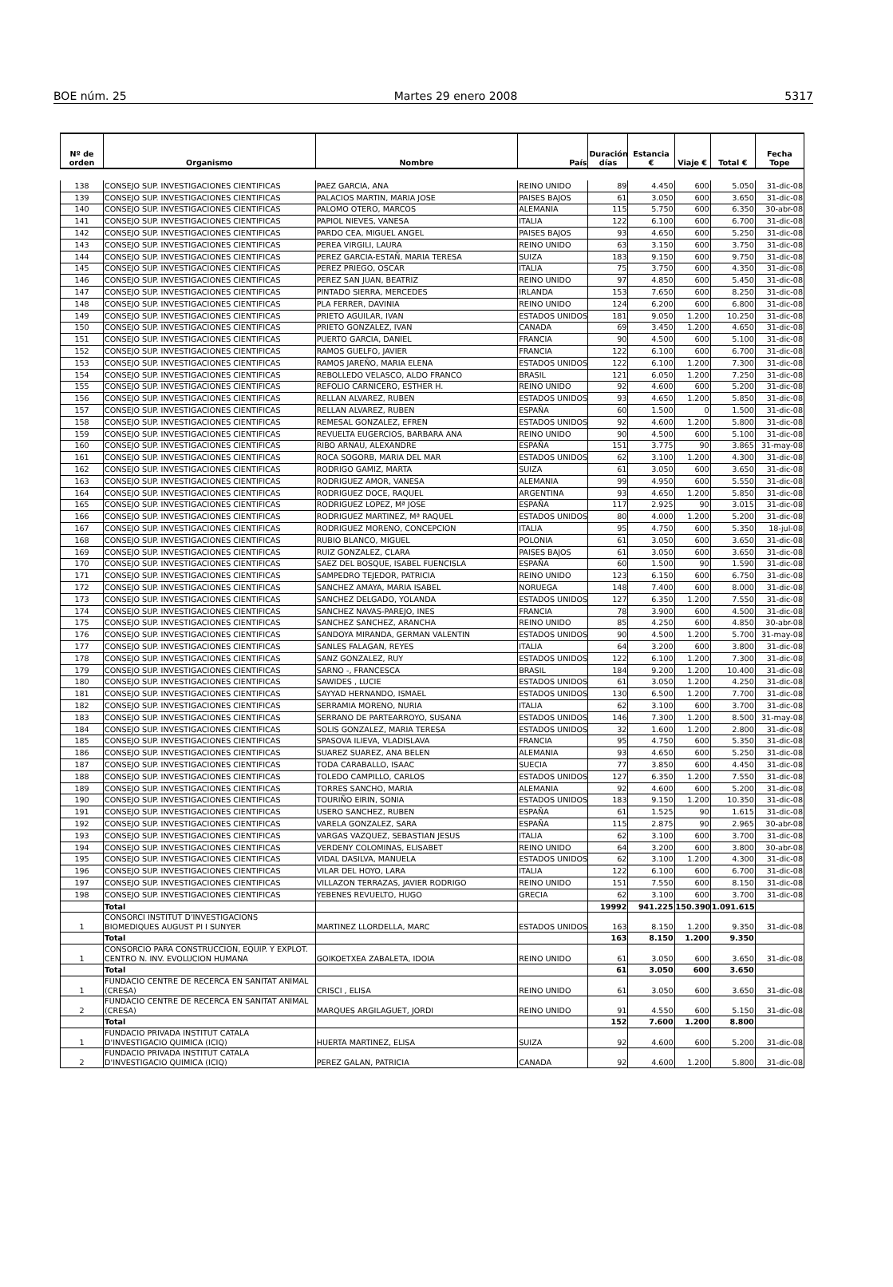BOE núm. 25 Martes 29 enero 2008 5317
| Nº de orden | Organismo | Nombre | País | Duración días | Estancia € | Viaje € | Total € | Fecha Tope |
| --- | --- | --- | --- | --- | --- | --- | --- | --- |
| 138 | CONSEJO SUP. INVESTIGACIONES CIENTIFICAS | PAEZ GARCIA, ANA | REINO UNIDO | 89 | 4.450 | 600 | 5.050 | 31-dic-08 |
| 139 | CONSEJO SUP. INVESTIGACIONES CIENTIFICAS | PALACIOS MARTIN, MARIA JOSE | PAISES BAJOS | 61 | 3.050 | 600 | 3.650 | 31-dic-08 |
| 140 | CONSEJO SUP. INVESTIGACIONES CIENTIFICAS | PALOMO OTERO, MARCOS | ALEMANIA | 115 | 5.750 | 600 | 6.350 | 30-abr-08 |
| 141 | CONSEJO SUP. INVESTIGACIONES CIENTIFICAS | PAPIOL NIEVES, VANESA | ITALIA | 122 | 6.100 | 600 | 6.700 | 31-dic-08 |
| 142 | CONSEJO SUP. INVESTIGACIONES CIENTIFICAS | PARDO CEA, MIGUEL ANGEL | PAISES BAJOS | 93 | 4.650 | 600 | 5.250 | 31-dic-08 |
| 143 | CONSEJO SUP. INVESTIGACIONES CIENTIFICAS | PEREA VIRGILI, LAURA | REINO UNIDO | 63 | 3.150 | 600 | 3.750 | 31-dic-08 |
| 144 | CONSEJO SUP. INVESTIGACIONES CIENTIFICAS | PEREZ GARCIA-ESTAÑ, MARIA TERESA | SUIZA | 183 | 9.150 | 600 | 9.750 | 31-dic-08 |
| 145 | CONSEJO SUP. INVESTIGACIONES CIENTIFICAS | PEREZ PRIEGO, OSCAR | ITALIA | 75 | 3.750 | 600 | 4.350 | 31-dic-08 |
| 146 | CONSEJO SUP. INVESTIGACIONES CIENTIFICAS | PEREZ SAN JUAN, BEATRIZ | REINO UNIDO | 97 | 4.850 | 600 | 5.450 | 31-dic-08 |
| 147 | CONSEJO SUP. INVESTIGACIONES CIENTIFICAS | PINTADO SIERRA, MERCEDES | IRLANDA | 153 | 7.650 | 600 | 8.250 | 31-dic-08 |
| 148 | CONSEJO SUP. INVESTIGACIONES CIENTIFICAS | PLA FERRER, DAVINIA | REINO UNIDO | 124 | 6.200 | 600 | 6.800 | 31-dic-08 |
| 149 | CONSEJO SUP. INVESTIGACIONES CIENTIFICAS | PRIETO AGUILAR, IVAN | ESTADOS UNIDOS | 181 | 9.050 | 1.200 | 10.250 | 31-dic-08 |
| 150 | CONSEJO SUP. INVESTIGACIONES CIENTIFICAS | PRIETO GONZALEZ, IVAN | CANADA | 69 | 3.450 | 1.200 | 4.650 | 31-dic-08 |
| 151 | CONSEJO SUP. INVESTIGACIONES CIENTIFICAS | PUERTO GARCIA, DANIEL | FRANCIA | 90 | 4.500 | 600 | 5.100 | 31-dic-08 |
| 152 | CONSEJO SUP. INVESTIGACIONES CIENTIFICAS | RAMOS GUELFO, JAVIER | FRANCIA | 122 | 6.100 | 600 | 6.700 | 31-dic-08 |
| 153 | CONSEJO SUP. INVESTIGACIONES CIENTIFICAS | RAMOS JAREÑO, MARIA ELENA | ESTADOS UNIDOS | 122 | 6.100 | 1.200 | 7.300 | 31-dic-08 |
| 154 | CONSEJO SUP. INVESTIGACIONES CIENTIFICAS | REBOLLEDO VELASCO, ALDO FRANCO | BRASIL | 121 | 6.050 | 1.200 | 7.250 | 31-dic-08 |
| 155 | CONSEJO SUP. INVESTIGACIONES CIENTIFICAS | REFOLIO CARNICERO, ESTHER H. | REINO UNIDO | 92 | 4.600 | 600 | 5.200 | 31-dic-08 |
| 156 | CONSEJO SUP. INVESTIGACIONES CIENTIFICAS | RELLAN ALVAREZ, RUBEN | ESTADOS UNIDOS | 93 | 4.650 | 1.200 | 5.850 | 31-dic-08 |
| 157 | CONSEJO SUP. INVESTIGACIONES CIENTIFICAS | RELLAN ALVAREZ, RUBEN | ESPAÑA | 60 | 1.500 | 0 | 1.500 | 31-dic-08 |
| 158 | CONSEJO SUP. INVESTIGACIONES CIENTIFICAS | REMESAL GONZALEZ, EFREN | ESTADOS UNIDOS | 92 | 4.600 | 1.200 | 5.800 | 31-dic-08 |
| 159 | CONSEJO SUP. INVESTIGACIONES CIENTIFICAS | REVUELTA EUGERCIOS, BARBARA ANA | REINO UNIDO | 90 | 4.500 | 600 | 5.100 | 31-dic-08 |
| 160 | CONSEJO SUP. INVESTIGACIONES CIENTIFICAS | RIBO ARNAU, ALEXANDRE | ESPAÑA | 151 | 3.775 | 90 | 3.865 | 31-may-08 |
| 161 | CONSEJO SUP. INVESTIGACIONES CIENTIFICAS | ROCA SOGORB, MARIA DEL MAR | ESTADOS UNIDOS | 62 | 3.100 | 1.200 | 4.300 | 31-dic-08 |
| 162 | CONSEJO SUP. INVESTIGACIONES CIENTIFICAS | RODRIGO GAMIZ, MARTA | SUIZA | 61 | 3.050 | 600 | 3.650 | 31-dic-08 |
| 163 | CONSEJO SUP. INVESTIGACIONES CIENTIFICAS | RODRIGUEZ AMOR, VANESA | ALEMANIA | 99 | 4.950 | 600 | 5.550 | 31-dic-08 |
| 164 | CONSEJO SUP. INVESTIGACIONES CIENTIFICAS | RODRIGUEZ DOCE, RAQUEL | ARGENTINA | 93 | 4.650 | 1.200 | 5.850 | 31-dic-08 |
| 165 | CONSEJO SUP. INVESTIGACIONES CIENTIFICAS | RODRIGUEZ LOPEZ, Mª JOSE | ESPAÑA | 117 | 2.925 | 90 | 3.015 | 31-dic-08 |
| 166 | CONSEJO SUP. INVESTIGACIONES CIENTIFICAS | RODRIGUEZ MARTINEZ, Mª RAQUEL | ESTADOS UNIDOS | 80 | 4.000 | 1.200 | 5.200 | 31-dic-08 |
| 167 | CONSEJO SUP. INVESTIGACIONES CIENTIFICAS | RODRIGUEZ MORENO, CONCEPCION | ITALIA | 95 | 4.750 | 600 | 5.350 | 18-jul-08 |
| 168 | CONSEJO SUP. INVESTIGACIONES CIENTIFICAS | RUBIO BLANCO, MIGUEL | POLONIA | 61 | 3.050 | 600 | 3.650 | 31-dic-08 |
| 169 | CONSEJO SUP. INVESTIGACIONES CIENTIFICAS | RUIZ GONZALEZ, CLARA | PAISES BAJOS | 61 | 3.050 | 600 | 3.650 | 31-dic-08 |
| 170 | CONSEJO SUP. INVESTIGACIONES CIENTIFICAS | SAEZ DEL BOSQUE, ISABEL FUENCISLA | ESPAÑA | 60 | 1.500 | 90 | 1.590 | 31-dic-08 |
| 171 | CONSEJO SUP. INVESTIGACIONES CIENTIFICAS | SAMPEDRO TEJEDOR, PATRICIA | REINO UNIDO | 123 | 6.150 | 600 | 6.750 | 31-dic-08 |
| 172 | CONSEJO SUP. INVESTIGACIONES CIENTIFICAS | SANCHEZ AMAYA, MARIA ISABEL | NORUEGA | 148 | 7.400 | 600 | 8.000 | 31-dic-08 |
| 173 | CONSEJO SUP. INVESTIGACIONES CIENTIFICAS | SANCHEZ DELGADO, YOLANDA | ESTADOS UNIDOS | 127 | 6.350 | 1.200 | 7.550 | 31-dic-08 |
| 174 | CONSEJO SUP. INVESTIGACIONES CIENTIFICAS | SANCHEZ NAVAS-PAREJO, INES | FRANCIA | 78 | 3.900 | 600 | 4.500 | 31-dic-08 |
| 175 | CONSEJO SUP. INVESTIGACIONES CIENTIFICAS | SANCHEZ SANCHEZ, ARANCHA | REINO UNIDO | 85 | 4.250 | 600 | 4.850 | 30-abr-08 |
| 176 | CONSEJO SUP. INVESTIGACIONES CIENTIFICAS | SANDOYA MIRANDA, GERMAN VALENTIN | ESTADOS UNIDOS | 90 | 4.500 | 1.200 | 5.700 | 31-may-08 |
| 177 | CONSEJO SUP. INVESTIGACIONES CIENTIFICAS | SANLES FALAGAN, REYES | ITALIA | 64 | 3.200 | 600 | 3.800 | 31-dic-08 |
| 178 | CONSEJO SUP. INVESTIGACIONES CIENTIFICAS | SANZ GONZALEZ, RUY | ESTADOS UNIDOS | 122 | 6.100 | 1.200 | 7.300 | 31-dic-08 |
| 179 | CONSEJO SUP. INVESTIGACIONES CIENTIFICAS | SARNO -, FRANCESCA | BRASIL | 184 | 9.200 | 1.200 | 10.400 | 31-dic-08 |
| 180 | CONSEJO SUP. INVESTIGACIONES CIENTIFICAS | SAWIDES , LUCIE | ESTADOS UNIDOS | 61 | 3.050 | 1.200 | 4.250 | 31-dic-08 |
| 181 | CONSEJO SUP. INVESTIGACIONES CIENTIFICAS | SAYYAD HERNANDO, ISMAEL | ESTADOS UNIDOS | 130 | 6.500 | 1.200 | 7.700 | 31-dic-08 |
| 182 | CONSEJO SUP. INVESTIGACIONES CIENTIFICAS | SERRAMIA MORENO, NURIA | ITALIA | 62 | 3.100 | 600 | 3.700 | 31-dic-08 |
| 183 | CONSEJO SUP. INVESTIGACIONES CIENTIFICAS | SERRANO DE PARTEARROYO, SUSANA | ESTADOS UNIDOS | 146 | 7.300 | 1.200 | 8.500 | 31-may-08 |
| 184 | CONSEJO SUP. INVESTIGACIONES CIENTIFICAS | SOLIS GONZALEZ, MARIA TERESA | ESTADOS UNIDOS | 32 | 1.600 | 1.200 | 2.800 | 31-dic-08 |
| 185 | CONSEJO SUP. INVESTIGACIONES CIENTIFICAS | SPASOVA ILIEVA, VLADISLAVA | FRANCIA | 95 | 4.750 | 600 | 5.350 | 31-dic-08 |
| 186 | CONSEJO SUP. INVESTIGACIONES CIENTIFICAS | SUAREZ SUAREZ, ANA BELEN | ALEMANIA | 93 | 4.650 | 600 | 5.250 | 31-dic-08 |
| 187 | CONSEJO SUP. INVESTIGACIONES CIENTIFICAS | TODA CARABALLO, ISAAC | SUECIA | 77 | 3.850 | 600 | 4.450 | 31-dic-08 |
| 188 | CONSEJO SUP. INVESTIGACIONES CIENTIFICAS | TOLEDO CAMPILLO, CARLOS | ESTADOS UNIDOS | 127 | 6.350 | 1.200 | 7.550 | 31-dic-08 |
| 189 | CONSEJO SUP. INVESTIGACIONES CIENTIFICAS | TORRES SANCHO, MARIA | ALEMANIA | 92 | 4.600 | 600 | 5.200 | 31-dic-08 |
| 190 | CONSEJO SUP. INVESTIGACIONES CIENTIFICAS | TOURIÑO EIRIN, SONIA | ESTADOS UNIDOS | 183 | 9.150 | 1.200 | 10.350 | 31-dic-08 |
| 191 | CONSEJO SUP. INVESTIGACIONES CIENTIFICAS | USERO SANCHEZ, RUBEN | ESPAÑA | 61 | 1.525 | 90 | 1.615 | 31-dic-08 |
| 192 | CONSEJO SUP. INVESTIGACIONES CIENTIFICAS | VARELA GONZALEZ, SARA | ESPAÑA | 115 | 2.875 | 90 | 2.965 | 30-abr-08 |
| 193 | CONSEJO SUP. INVESTIGACIONES CIENTIFICAS | VARGAS VAZQUEZ, SEBASTIAN JESUS | ITALIA | 62 | 3.100 | 600 | 3.700 | 31-dic-08 |
| 194 | CONSEJO SUP. INVESTIGACIONES CIENTIFICAS | VERDENY COLOMINAS, ELISABET | REINO UNIDO | 64 | 3.200 | 600 | 3.800 | 30-abr-08 |
| 195 | CONSEJO SUP. INVESTIGACIONES CIENTIFICAS | VIDAL DASILVA, MANUELA | ESTADOS UNIDOS | 62 | 3.100 | 1.200 | 4.300 | 31-dic-08 |
| 196 | CONSEJO SUP. INVESTIGACIONES CIENTIFICAS | VILAR DEL HOYO, LARA | ITALIA | 122 | 6.100 | 600 | 6.700 | 31-dic-08 |
| 197 | CONSEJO SUP. INVESTIGACIONES CIENTIFICAS | VILLAZON TERRAZAS, JAVIER RODRIGO | REINO UNIDO | 151 | 7.550 | 600 | 8.150 | 31-dic-08 |
| 198 | CONSEJO SUP. INVESTIGACIONES CIENTIFICAS | YEBENES REVUELTO, HUGO | GRECIA | 62 | 3.100 | 600 | 3.700 | 31-dic-08 |
| | Total | | | 19992 | 941.225 | 150.390 | 1.091.615 | |
| 1 | CONSORCI INSTITUT D'INVESTIGACIONS BIOMEDIQUES AUGUST PI I SUNYER | MARTINEZ LLORDELLA, MARC | ESTADOS UNIDOS | 163 | 8.150 | 1.200 | 9.350 | 31-dic-08 |
| | Total | | | 163 | 8.150 | 1.200 | 9.350 | |
| 1 | CONSORCIO PARA CONSTRUCCION, EQUIP. Y EXPLOT. CENTRO N. INV. EVOLUCION HUMANA | GOIKOETXEA ZABALETA, IDOIA | REINO UNIDO | 61 | 3.050 | 600 | 3.650 | 31-dic-08 |
| | Total | | | 61 | 3.050 | 600 | 3.650 | |
| 1 | FUNDACIO CENTRE DE RECERCA EN SANITAT ANIMAL (CRESA) | CRISCI , ELISA | REINO UNIDO | 61 | 3.050 | 600 | 3.650 | 31-dic-08 |
| 2 | FUNDACIO CENTRE DE RECERCA EN SANITAT ANIMAL (CRESA) | MARQUES ARGILAGUET, JORDI | REINO UNIDO | 91 | 4.550 | 600 | 5.150 | 31-dic-08 |
| | Total | | | 152 | 7.600 | 1.200 | 8.800 | |
| 1 | FUNDACIO PRIVADA INSTITUT CATALA D'INVESTIGACIO QUIMICA (ICIQ) | HUERTA MARTINEZ, ELISA | SUIZA | 92 | 4.600 | 600 | 5.200 | 31-dic-08 |
| 2 | FUNDACIO PRIVADA INSTITUT CATALA D'INVESTIGACIO QUIMICA (ICIQ) | PEREZ GALAN, PATRICIA | CANADA | 92 | 4.600 | 1.200 | 5.800 | 31-dic-08 |